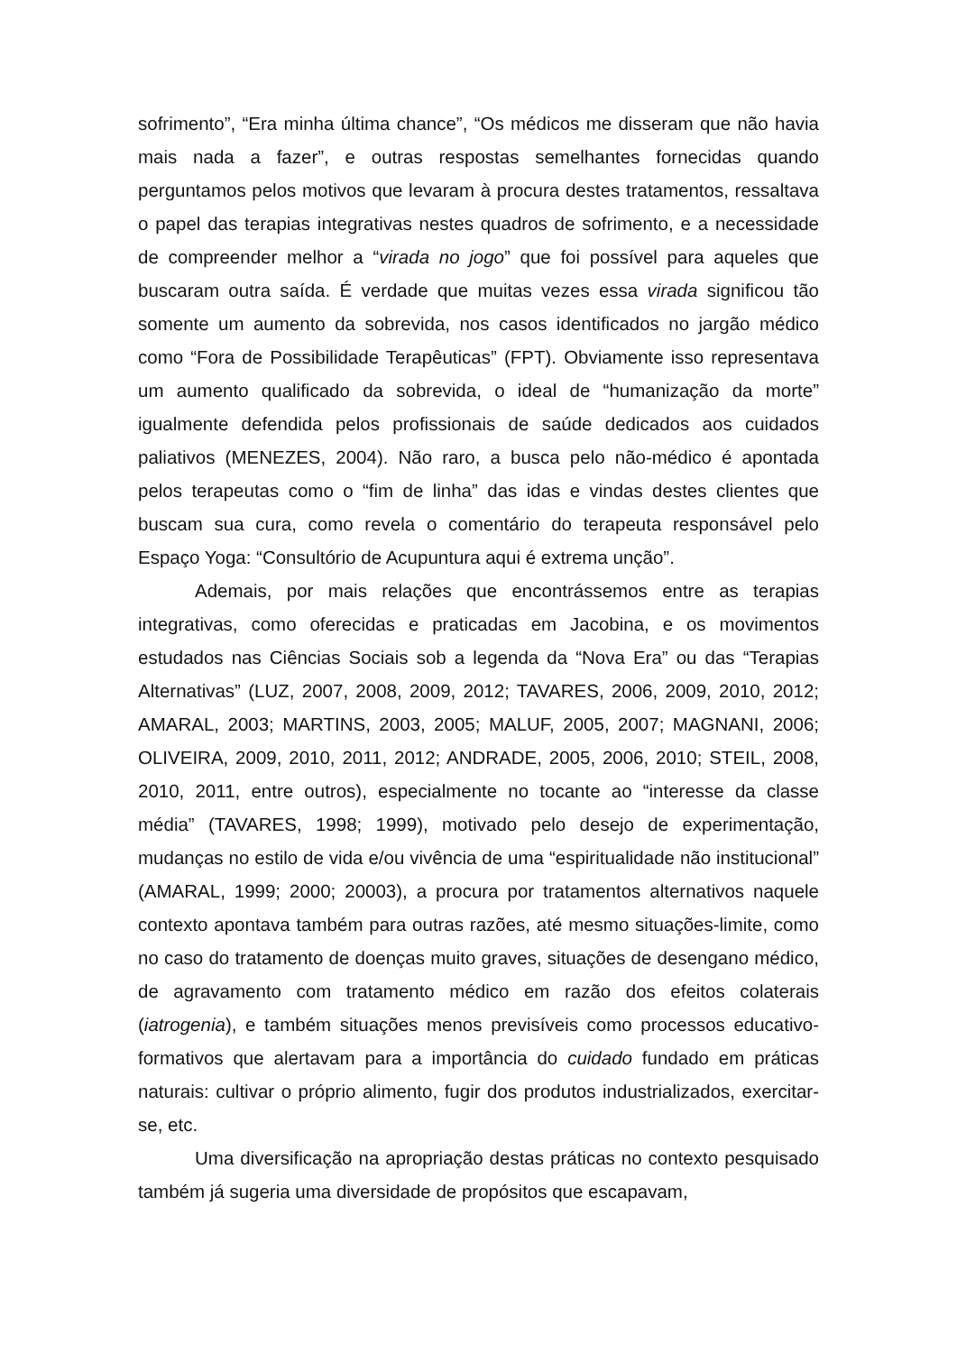sofrimento”, “Era minha última chance”, “Os médicos me disseram que não havia mais nada a fazer”, e outras respostas semelhantes fornecidas quando perguntamos pelos motivos que levaram à procura destes tratamentos, ressaltava o papel das terapias integrativas nestes quadros de sofrimento, e a necessidade de compreender melhor a “virada no jogo” que foi possível para aqueles que buscaram outra saída. É verdade que muitas vezes essa virada significou tão somente um aumento da sobrevida, nos casos identificados no jargão médico como “Fora de Possibilidade Terapêuticas” (FPT). Obviamente isso representava um aumento qualificado da sobrevida, o ideal de “humanização da morte” igualmente defendida pelos profissionais de saúde dedicados aos cuidados paliativos (MENEZES, 2004). Não raro, a busca pelo não-médico é apontada pelos terapeutas como o “fim de linha” das idas e vindas destes clientes que buscam sua cura, como revela o comentário do terapeuta responsável pelo Espaço Yoga: “Consultório de Acupuntura aqui é extrema unção”.
Ademais, por mais relações que encontrássemos entre as terapias integrativas, como oferecidas e praticadas em Jacobina, e os movimentos estudados nas Ciências Sociais sob a legenda da “Nova Era” ou das “Terapias Alternativas” (LUZ, 2007, 2008, 2009, 2012; TAVARES, 2006, 2009, 2010, 2012; AMARAL, 2003; MARTINS, 2003, 2005; MALUF, 2005, 2007; MAGNANI, 2006; OLIVEIRA, 2009, 2010, 2011, 2012; ANDRADE, 2005, 2006, 2010; STEIL, 2008, 2010, 2011, entre outros), especialmente no tocante ao “interesse da classe média” (TAVARES, 1998; 1999), motivado pelo desejo de experimentação, mudanças no estilo de vida e/ou vivência de uma “espiritualidade não institucional” (AMARAL, 1999; 2000; 20003), a procura por tratamentos alternativos naquele contexto apontava também para outras razões, até mesmo situações-limite, como no caso do tratamento de doenças muito graves, situações de desengano médico, de agravamento com tratamento médico em razão dos efeitos colaterais (iatrogenia), e também situações menos previsíveis como processos educativo-formativos que alertavam para a importância do cuidado fundado em práticas naturais: cultivar o próprio alimento, fugir dos produtos industrializados, exercitar-se, etc.
Uma diversificação na apropriação destas práticas no contexto pesquisado também já sugeria uma diversidade de propósitos que escapavam,